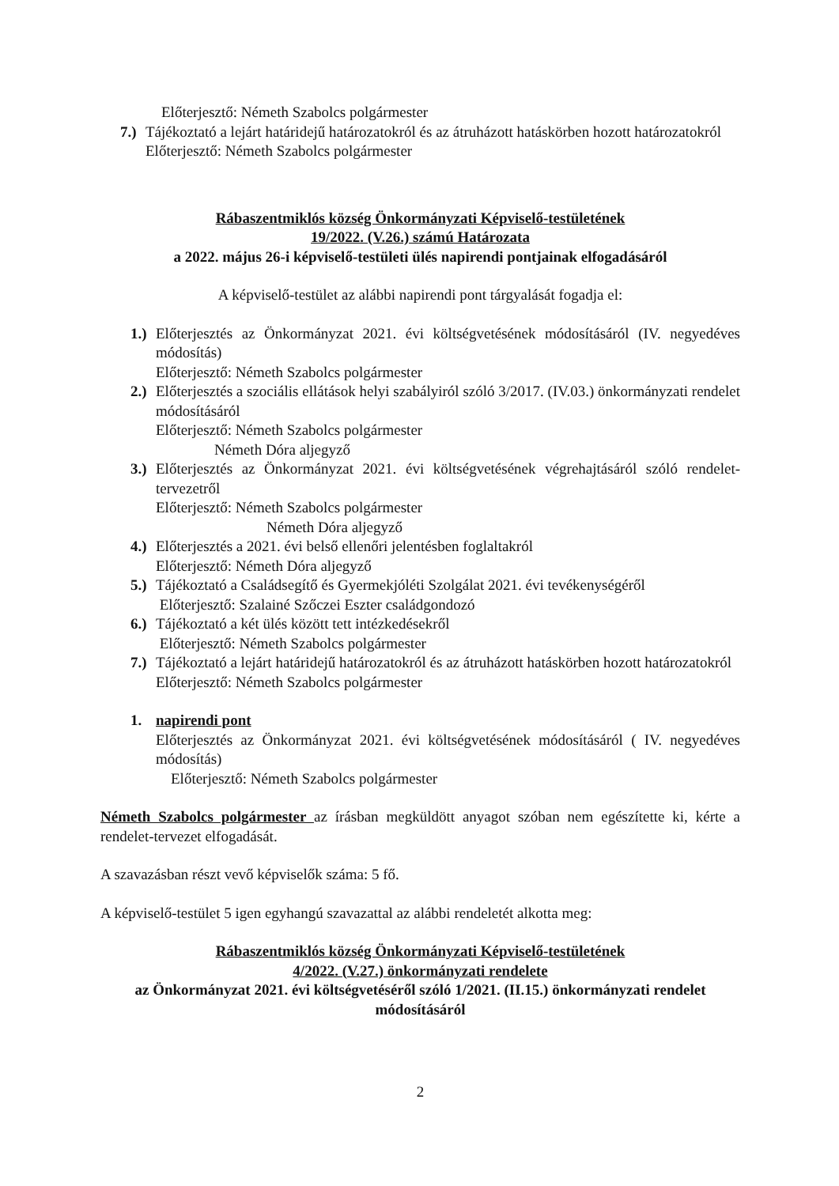Előterjesztő: Németh Szabolcs polgármester
7.) Tájékoztató a lejárt határidejű határozatokról és az átruházott hatáskörben hozott határozatokról
Előterjesztő: Németh Szabolcs polgármester
Rábaszentmiklós község Önkormányzati Képviselő-testületének
19/2022. (V.26.) számú Határozata
a 2022. május 26-i képviselő-testületi ülés napirendi pontjainak elfogadásáról
A képviselő-testület az alábbi napirendi pont tárgyalását fogadja el:
1.) Előterjesztés az Önkormányzat 2021. évi költségvetésének módosításáról (IV. negyedéves módosítás)
Előterjesztő: Németh Szabolcs polgármester
2.) Előterjesztés a szociális ellátások helyi szabályiról szóló 3/2017. (IV.03.) önkormányzati rendelet módosításáról
Előterjesztő: Németh Szabolcs polgármester
Németh Dóra aljegyző
3.) Előterjesztés az Önkormányzat 2021. évi költségvetésének végrehajtásáról szóló rendelet-tervezetről
Előterjesztő: Németh Szabolcs polgármester
Németh Dóra aljegyző
4.) Előterjesztés a 2021. évi belső ellenőri jelentésben foglaltakról
Előterjesztő: Németh Dóra aljegyző
5.) Tájékoztató a Családsegítő és Gyermekjóléti Szolgálat 2021. évi tevékenységéről
Előterjesztő: Szalainé Szőczei Eszter családgondozó
6.) Tájékoztató a két ülés között tett intézkedésekről
Előterjesztő: Németh Szabolcs polgármester
7.) Tájékoztató a lejárt határidejű határozatokról és az átruházott hatáskörben hozott határozatokról
Előterjesztő: Németh Szabolcs polgármester
1. napirendi pont
Előterjesztés az Önkormányzat 2021. évi költségvetésének módosításáról ( IV. negyedéves módosítás)
Előterjesztő: Németh Szabolcs polgármester
Németh Szabolcs polgármester az írásban megküldött anyagot szóban nem egészítette ki, kérte a rendelet-tervezet elfogadását.
A szavazásban részt vevő képviselők száma: 5 fő.
A képviselő-testület 5 igen egyhangú szavazattal az alábbi rendeletét alkotta meg:
Rábaszentmiklós község Önkormányzati Képviselő-testületének
4/2022. (V.27.) önkormányzati rendelete
az Önkormányzat 2021. évi költségvetéséről szóló 1/2021. (II.15.) önkormányzati rendelet módosításáról
2